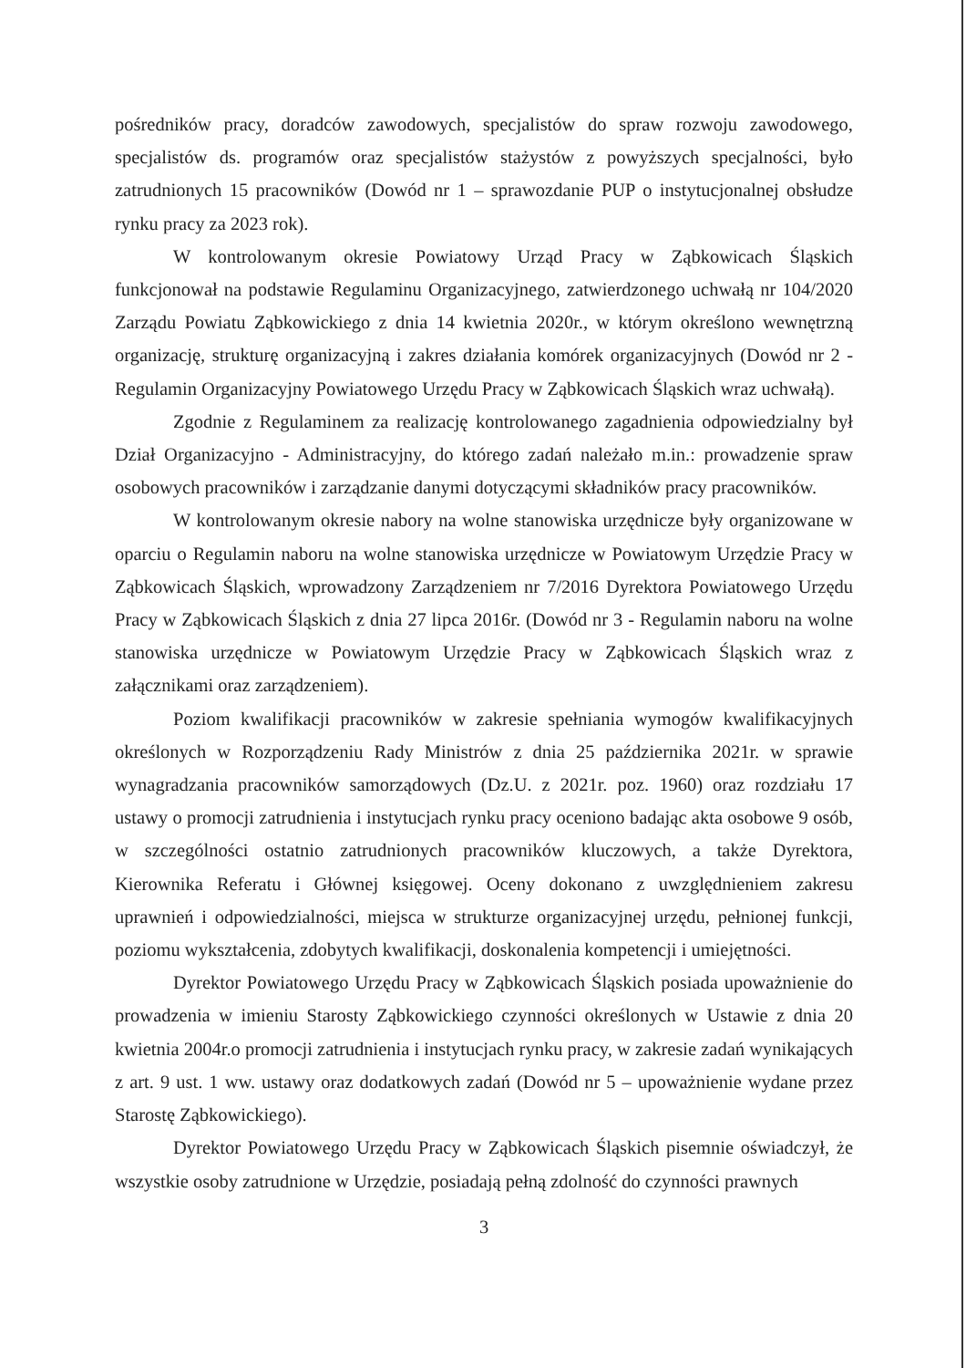pośredników pracy, doradców zawodowych, specjalistów do spraw rozwoju zawodowego, specjalistów ds. programów oraz specjalistów stażystów z powyższych specjalności, było zatrudnionych 15 pracowników (Dowód nr 1 – sprawozdanie PUP o instytucjonalnej obsłudze rynku pracy za 2023 rok).
W kontrolowanym okresie Powiatowy Urząd Pracy w Ząbkowicach Śląskich funkcjonował na podstawie Regulaminu Organizacyjnego, zatwierdzonego uchwałą nr 104/2020 Zarządu Powiatu Ząbkowickiego z dnia 14 kwietnia 2020r., w którym określono wewnętrzną organizację, strukturę organizacyjną i zakres działania komórek organizacyjnych (Dowód nr 2 - Regulamin Organizacyjny Powiatowego Urzędu Pracy w Ząbkowicach Śląskich wraz uchwałą).
Zgodnie z Regulaminem za realizację kontrolowanego zagadnienia odpowiedzialny był Dział Organizacyjno - Administracyjny, do którego zadań należało m.in.: prowadzenie spraw osobowych pracowników i zarządzanie danymi dotyczącymi składników pracy pracowników.
W kontrolowanym okresie nabory na wolne stanowiska urzędnicze były organizowane w oparciu o Regulamin naboru na wolne stanowiska urzędnicze w Powiatowym Urzędzie Pracy w Ząbkowicach Śląskich, wprowadzony Zarządzeniem nr 7/2016 Dyrektora Powiatowego Urzędu Pracy w Ząbkowicach Śląskich z dnia 27 lipca 2016r. (Dowód nr 3 - Regulamin naboru na wolne stanowiska urzędnicze w Powiatowym Urzędzie Pracy w Ząbkowicach Śląskich wraz z załącznikami oraz zarządzeniem).
Poziom kwalifikacji pracowników w zakresie spełniania wymogów kwalifikacyjnych określonych w Rozporządzeniu Rady Ministrów z dnia 25 października 2021r. w sprawie wynagradzania pracowników samorządowych (Dz.U. z 2021r. poz. 1960) oraz rozdziału 17 ustawy o promocji zatrudnienia i instytucjach rynku pracy oceniono badając akta osobowe 9 osób, w szczególności ostatnio zatrudnionych pracowników kluczowych, a także Dyrektora, Kierownika Referatu i Głównej księgowej. Oceny dokonano z uwzględnieniem zakresu uprawnień i odpowiedzialności, miejsca w strukturze organizacyjnej urzędu, pełnionej funkcji, poziomu wykształcenia, zdobytych kwalifikacji, doskonalenia kompetencji i umiejętności.
Dyrektor Powiatowego Urzędu Pracy w Ząbkowicach Śląskich posiada upoważnienie do prowadzenia w imieniu Starosty Ząbkowickiego czynności określonych w Ustawie z dnia 20 kwietnia 2004r.o promocji zatrudnienia i instytucjach rynku pracy, w zakresie zadań wynikających z art. 9 ust. 1 ww. ustawy oraz dodatkowych zadań (Dowód nr 5 – upoważnienie wydane przez Starostę Ząbkowickiego).
Dyrektor Powiatowego Urzędu Pracy w Ząbkowicach Śląskich pisemnie oświadczył, że wszystkie osoby zatrudnione w Urzędzie, posiadają pełną zdolność do czynności prawnych
3